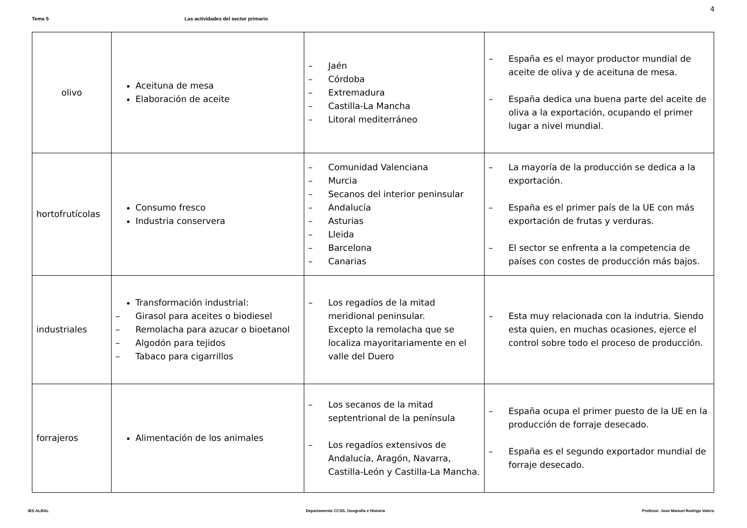4
Tema 5 Las actividades del sector primario
| olivo | Aceituna de mesa Elaboración de aceite | – Jaén – Córdoba – Extremadura – Castilla-La Mancha – Litoral mediterráneo | – España es el mayor productor mundial de aceite de oliva y de aceituna de mesa. – España dedica una buena parte del aceite de oliva a la exportación, ocupando el primer lugar a nivel mundial. |
| hortofrutícolas | Consumo fresco Industria conservera | – Comunidad Valenciana – Murcia – Secanos del interior peninsular – Andalucía – Asturias – Lleida – Barcelona – Canarias | – La mayoría de la producción se dedica a la exportación. – España es el primer país de la UE con más exportación de frutas y verduras. – El sector se enfrenta a la competencia de países con costes de producción más bajos. |
| industriales | Transformación industrial: – Girasol para aceites o biodiesel – Remolacha para azucar o bioetanol – Algodón para tejidos – Tabaco para cigarrillos | – Los regadíos de la mitad meridional peninsular. Excepto la remolacha que se localiza mayoritariamente en el valle del Duero | – Esta muy relacionada con la indutria. Siendo esta quien, en muchas ocasiones, ejerce el control sobre todo el proceso de producción. |
| forrajeros | Alimentación de los animales | – Los secanos de la mitad septentrional de la península – Los regadíos extensivos de Andalucía, Aragón, Navarra, Castilla-León y Castilla-La Mancha. | – España ocupa el primer puesto de la UE en la producción de forraje desecado. – España es el segundo exportador mundial de forraje desecado. |
IES ALBAL Departamento CCSS, Geografía e Historia Profesor: Jose Manuel Rodrigo Valero